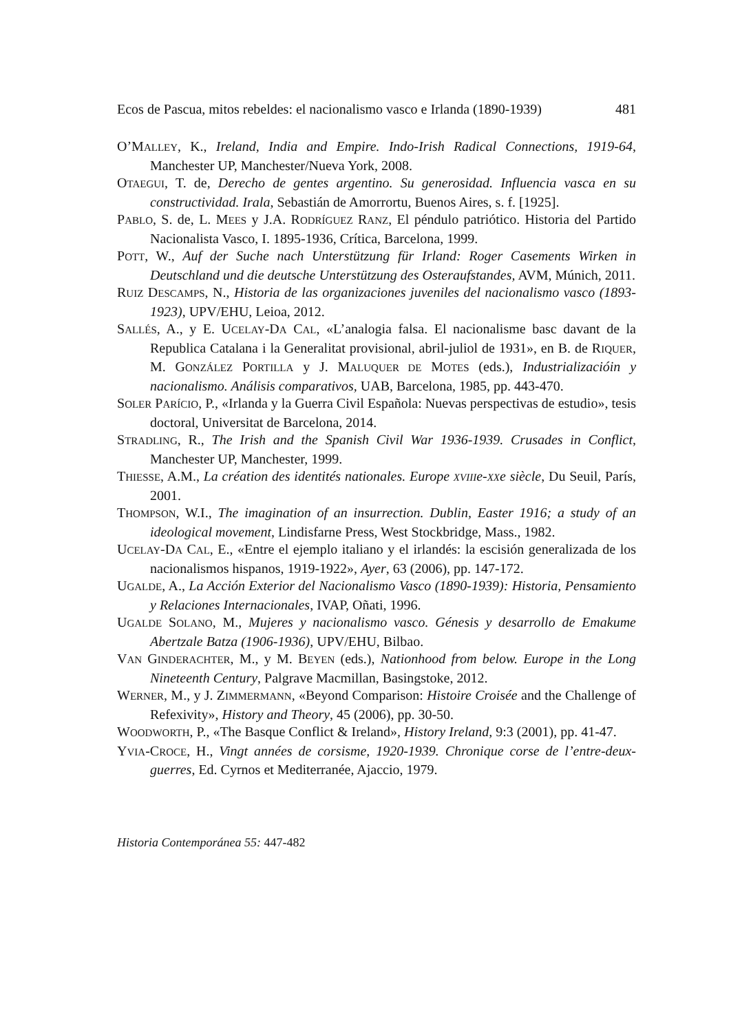Ecos de Pascua, mitos rebeldes: el nacionalismo vasco e Irlanda (1890-1939) 481
O’MALLEY, K., Ireland, India and Empire. Indo-Irish Radical Connections, 1919-64, Manchester UP, Manchester/Nueva York, 2008.
OTAEGUI, T. de, Derecho de gentes argentino. Su generosidad. Influencia vasca en su constructividad. Irala, Sebastián de Amorrortu, Buenos Aires, s. f. [1925].
PABLO, S. de, L. MEES y J.A. RODRÍGUEZ RANZ, El péndulo patriótico. Historia del Partido Nacionalista Vasco, I. 1895-1936, Crítica, Barcelona, 1999.
POTT, W., Auf der Suche nach Unterstützung für Irland: Roger Casements Wirken in Deutschland und die deutsche Unterstützung des Osteraufstandes, AVM, Múnich, 2011.
RUIZ DESCAMPS, N., Historia de las organizaciones juveniles del nacionalismo vasco (1893-1923), UPV/EHU, Leioa, 2012.
SALLÉS, A., y E. UCELAY-DA CAL, «L’analogia falsa. El nacionalisme basc davant de la Republica Catalana i la Generalitat provisional, abril-juliol de 1931», en B. de RIQUER, M. GONZÁLEZ PORTILLA y J. MALUQUER DE MOTES (eds.), Industrializacióin y nacionalismo. Análisis comparativos, UAB, Barcelona, 1985, pp. 443-470.
SOLER PARÍCIO, P., «Irlanda y la Guerra Civil Española: Nuevas perspectivas de estudio», tesis doctoral, Universitat de Barcelona, 2014.
STRADLING, R., The Irish and the Spanish Civil War 1936-1939. Crusades in Conflict, Manchester UP, Manchester, 1999.
THIESSE, A.M., La création des identités nationales. Europe XVIIIe-XXe siècle, Du Seuil, París, 2001.
THOMPSON, W.I., The imagination of an insurrection. Dublin, Easter 1916; a study of an ideological movement, Lindisfarne Press, West Stockbridge, Mass., 1982.
UCELAY-DA CAL, E., «Entre el ejemplo italiano y el irlandés: la escisión generalizada de los nacionalismos hispanos, 1919-1922», Ayer, 63 (2006), pp. 147-172.
UGALDE, A., La Acción Exterior del Nacionalismo Vasco (1890-1939): Historia, Pensamiento y Relaciones Internacionales, IVAP, Oñati, 1996.
UGALDE SOLANO, M., Mujeres y nacionalismo vasco. Génesis y desarrollo de Emakume Abertzale Batza (1906-1936), UPV/EHU, Bilbao.
VAN GINDERACHTER, M., y M. BEYEN (eds.), Nationhood from below. Europe in the Long Nineteenth Century, Palgrave Macmillan, Basingstoke, 2012.
WERNER, M., y J. ZIMMERMANN, «Beyond Comparison: Histoire Croisée and the Challenge of Refexivity», History and Theory, 45 (2006), pp. 30-50.
WOODWORTH, P., «The Basque Conflict & Ireland», History Ireland, 9:3 (2001), pp. 41-47.
YVIA-CROCE, H., Vingt années de corsisme, 1920-1939. Chronique corse de l’entre-deux-guerres, Ed. Cyrnos et Mediterranée, Ajaccio, 1979.
Historia Contemporánea 55: 447-482